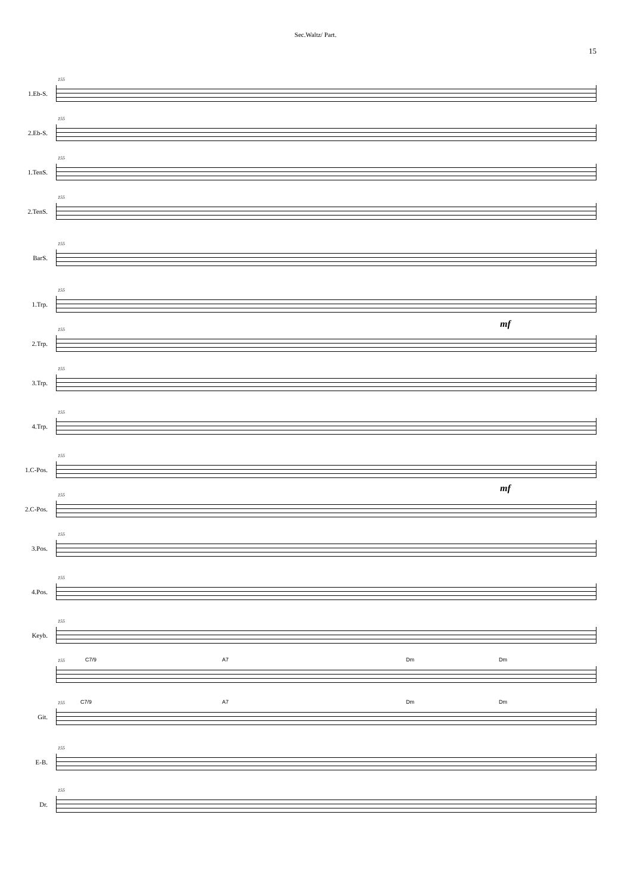Sec.Waltz/ Part.
15
1.Eb-S.
155
2.Eb-S.
155
1.TenS.
155
2.TenS.
155
BarS.
155
1.Trp.
155
2.Trp.
155 mf
3.Trp.
155
4.Trp.
155
1.C-Pos.
155
2.C-Pos.
155
mf
3.Pos.
155
4.Pos.
155
Keyb.
155
155 C7/9 A7 Dm Dm
Git.
155 C7/9 A7 Dm Dm
E-B.
155
Dr.
155